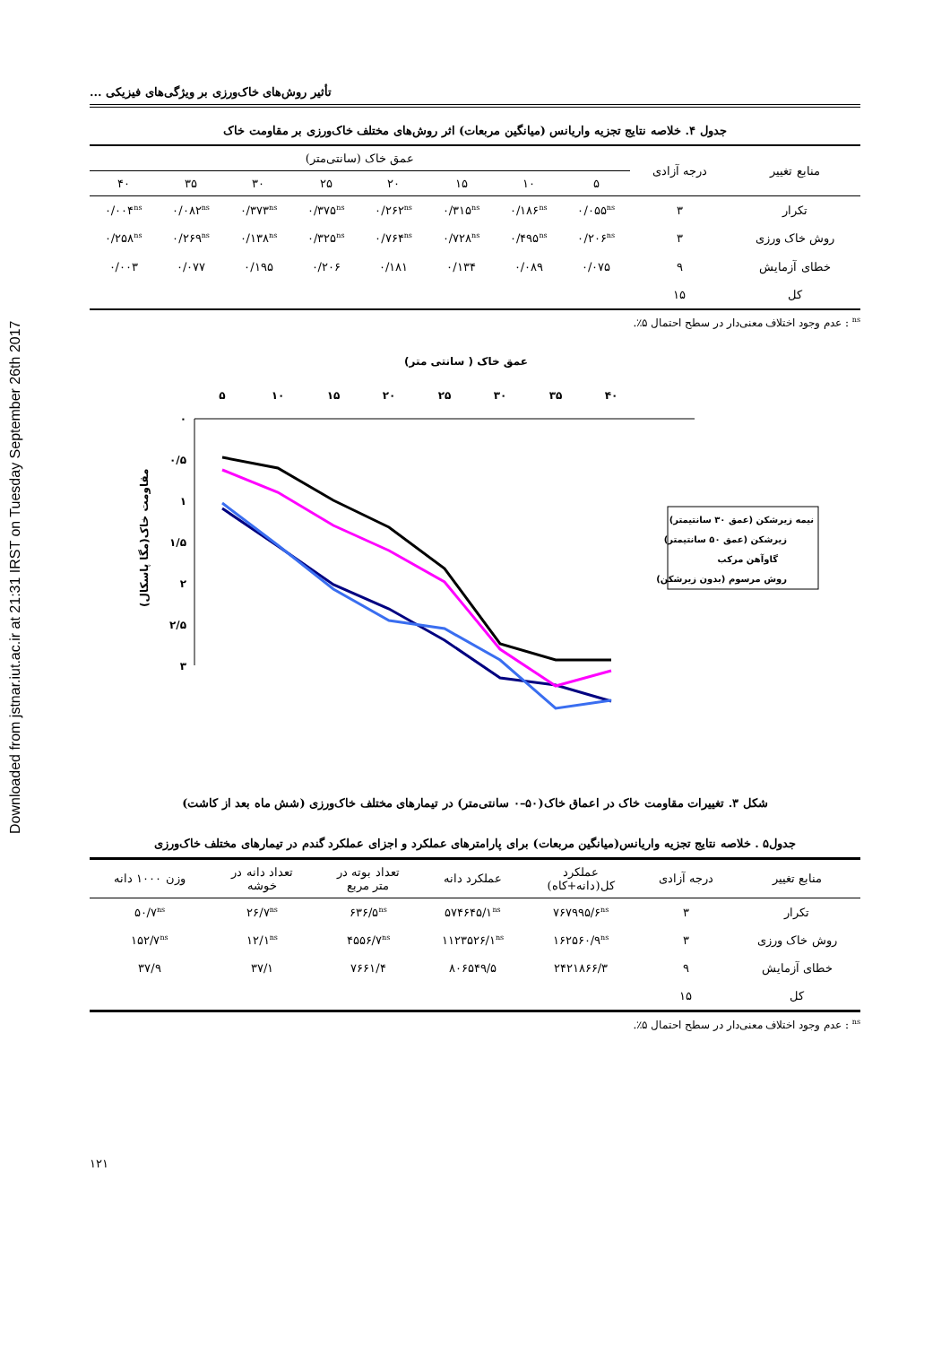Downloaded from jstnar.iut.ac.ir at 21:31 IRST on Tuesday September 26th 2017
تأثیر روش‌های خاک‌ورزی بر ویژگی‌های فیزیکی ...
جدول ۴. خلاصه نتایج تجزیه واریانس (میانگین مربعات) اثر روش‌های مختلف خاک‌ورزی بر مقاومت خاک
| منابع تغییر | درجه آزادی | عمق خاک (سانتی‌متر) | | | | | | | |
| --- | --- | --- | --- | --- | --- | --- | --- | --- | --- |
| | | ۵ | ۱۰ | ۱۵ | ۲۰ | ۲۵ | ۳۰ | ۳۵ | ۴۰ |
| تکرار | ۳ | ۰/۰۵۵<sup>ns</sup> | ۰/۱۸۶<sup>ns</sup> | ۰/۳۱۵<sup>ns</sup> | ۰/۲۶۲<sup>ns</sup> | ۰/۳۷۵<sup>ns</sup> | ۰/۳۷۳<sup>ns</sup> | ۰/۰۸۲<sup>ns</sup> | ۰/۰۰۴<sup>ns</sup> |
| روش خاک ورزی | ۳ | ۰/۲۰۶<sup>ns</sup> | ۰/۴۹۵<sup>ns</sup> | ۰/۷۲۸<sup>ns</sup> | ۰/۷۶۴<sup>ns</sup> | ۰/۳۲۵<sup>ns</sup> | ۰/۱۳۸<sup>ns</sup> | ۰/۲۶۹<sup>ns</sup> | ۰/۲۵۸<sup>ns</sup> |
| خطای آزمایش | ۹ | ۰/۰۷۵ | ۰/۰۸۹ | ۰/۱۳۴ | ۰/۱۸۱ | ۰/۲۰۶ | ۰/۱۹۵ | ۰/۰۷۷ | ۰/۰۰۳ |
| کل | ۱۵ | | | | | | | | |
<sup>ns</sup> : عدم وجود اختلاف معنی‌دار در سطح احتمال ۵٪.
عمق خاک ( سانتی متر)
۵
۱۰
۱۵
۲۰
۲۵
۳۰
۳۵
۴۰
۰
۰/۵
۱
۱/۵
۲
۲/۵
۳
مقاومت خاک(مگا پاسکال)
نیمه زیرشکن (عمق ۳۰ سانتیمتر)
زیرشکن (عمق ۵۰ سانتیمتر)
گاوآهن مرکب
روش مرسوم (بدون زیرشکن)
شکل ۳. تغییرات مقاومت خاک در اعماق خاک(۵۰–۰ سانتی‌متر) در تیمارهای مختلف خاک‌ورزی (شش ماه بعد از کاشت)
جدول۵ . خلاصه نتایج تجزیه واریانس(میانگین مربعات) برای پارامترهای عملکرد و اجزای عملکرد گندم در تیمارهای مختلف خاک‌ورزی
| منابع تغییر | درجه آزادی | عملکرد کل(دانه+کاه) | عملکرد دانه | تعداد بوته در متر مربع | تعداد دانه در خوشه | وزن ۱۰۰۰ دانه |
| --- | --- | --- | --- | --- | --- | --- |
| تکرار | ۳ | ۷۶۷۹۹۵/۶<sup>ns</sup> | ۵۷۴۶۴۵/۱<sup>ns</sup> | ۶۳۶/۵<sup>ns</sup> | ۲۶/۷<sup>ns</sup> | ۵۰/۷<sup>ns</sup> |
| روش خاک ورزی | ۳ | ۱۶۲۵۶۰/۹<sup>ns</sup> | ۱۱۲۳۵۲۶/۱<sup>ns</sup> | ۴۵۵۶/۷<sup>ns</sup> | ۱۲/۱<sup>ns</sup> | ۱۵۲/۷<sup>ns</sup> |
| خطای آزمایش | ۹ | ۲۴۲۱۸۶۶/۳ | ۸۰۶۵۴۹/۵ | ۷۶۶۱/۴ | ۳۷/۱ | ۳۷/۹ |
| کل | ۱۵ | | | | | |
<sup>ns</sup> : عدم وجود اختلاف معنی‌دار در سطح احتمال ۵٪.
۱۲۱